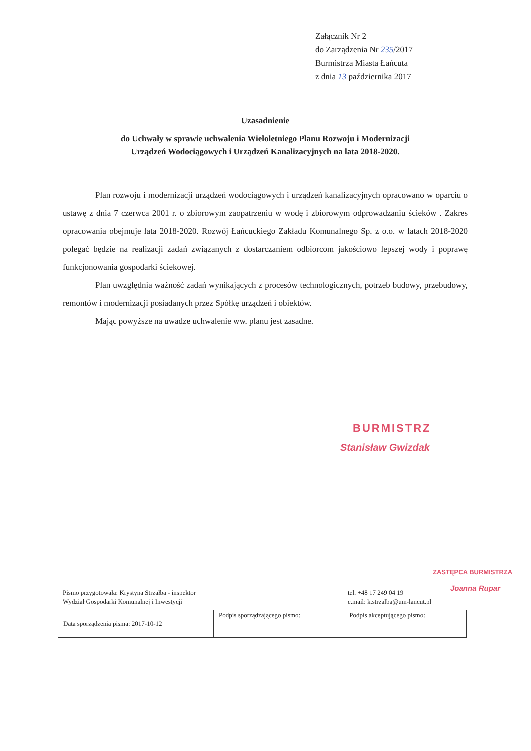Załącznik Nr 2
do Zarządzenia Nr 235/2017
Burmistrza Miasta Łańcuta
z dnia 13 października 2017
Uzasadnienie
do Uchwały w sprawie uchwalenia Wieloletniego Planu Rozwoju i Modernizacji
Urządzeń Wodociągowych i Urządzeń Kanalizacyjnych na lata 2018-2020.
Plan rozwoju i modernizacji urządzeń wodociągowych i urządzeń kanalizacyjnych opracowano w oparciu o ustawę z dnia 7 czerwca 2001 r. o zbiorowym zaopatrzeniu w wodę i zbiorowym odprowadzaniu ścieków . Zakres opracowania obejmuje lata 2018-2020. Rozwój Łańcuckiego Zakładu Komunalnego Sp. z o.o. w latach 2018-2020 polegać będzie na realizacji zadań związanych z dostarczaniem odbiorcom jakościowo lepszej wody i poprawę funkcjonowania gospodarki ściekowej.
Plan uwzględnia ważność zadań wynikających z procesów technologicznych, potrzeb budowy, przebudowy, remontów i modernizacji posiadanych przez Spółkę urządzeń i obiektów.
Mając powyższe na uwadze uchwalenie ww. planu jest zasadne.
BURMISTRZ
Stanisław Gwizdak
ZASTĘPCA BURMISTRZA
Joanna Rupar
Pismo przygotowała: Krystyna Strzałba - inspektor
Wydział Gospodarki Komunalnej i Inwestycji
tel. +48 17 249 04 19
e.mail: k.strzalba@um-lancut.pl
| Data sporządzenia pisma: 2017-10-12 | Podpis sporządzającego pismo: | Podpis akceptującego pismo: |